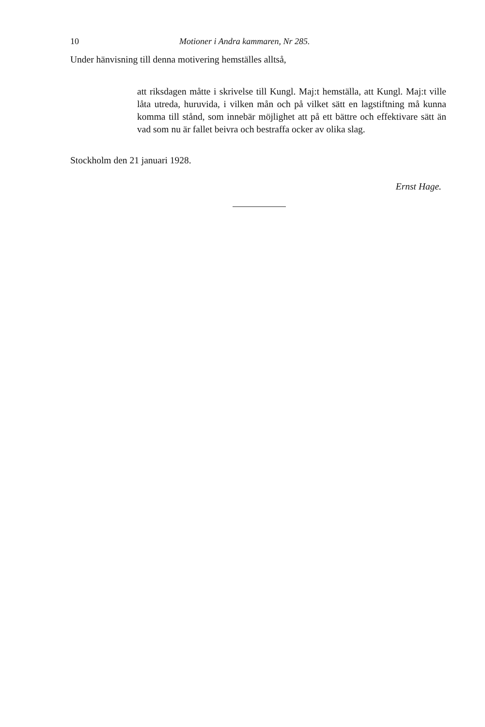10 Motioner i Andra kammaren, Nr 285.
Under hänvisning till denna motivering hemställes alltså,
att riksdagen måtte i skrivelse till Kungl. Maj:t hemställa, att Kungl. Maj:t ville låta utreda, huruvida, i vilken mån och på vilket sätt en lagstiftning må kunna komma till stånd, som innebär möjlighet att på ett bättre och effektivare sätt än vad som nu är fallet beivra och bestraffa ocker av olika slag.
Stockholm den 21 januari 1928.
Ernst Hage.